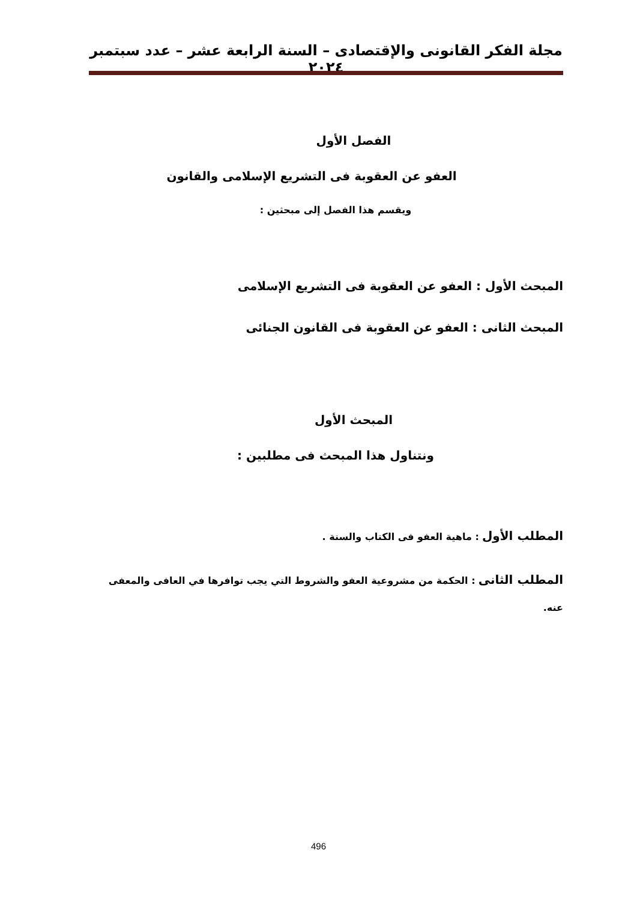مجلة الفكر القانونى والإقتصادى – السنة الرابعة عشر – عدد سبتمبر ٢٠٢٤
الفصل الأول
العفو عن العقوبة فى التشريع الإسلامى والقانون
ويقسم هذا الفصل إلى مبحثين :
المبحث الأول : العفو عن العقوبة فى التشريع الإسلامى
المبحث الثانى : العفو عن العقوبة فى القانون الجنائى
المبحث الأول
ونتناول هذا المبحث فى مطلبين :
المطلب الأول : ماهية العفو فى الكتاب والسنة .
المطلب الثانى : الحكمة من مشروعية العفو والشروط التي يجب توافرها في العافى والمعفى عنه.
496